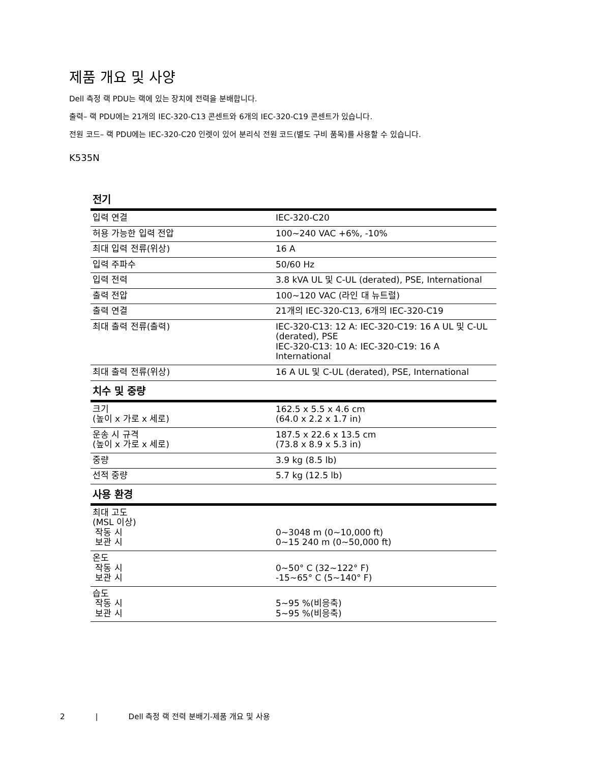제품 개요 및 사양
Dell 측정 랙 PDU는 랙에 있는 장치에 전력을 분배합니다.
출력– 랙 PDU에는 21개의 IEC-320-C13 콘센트와 6개의 IEC-320-C19 콘센트가 있습니다.
전원 코드– 랙 PDU에는 IEC-320-C20 인렛이 있어 분리식 전원 코드(별도 구비 품목)를 사용할 수 있습니다.
K535N
| 전기 | |
| --- | --- |
| 입력 연결 | IEC-320-C20 |
| 허용 가능한 입력 전압 | 100~240 VAC +6%, -10% |
| 최대 입력 전류(위상) | 16 A |
| 입력 주파수 | 50/60 Hz |
| 입력 전력 | 3.8 kVA UL 및 C-UL (derated), PSE, International |
| 출력 전압 | 100~120 VAC (라인 대 뉴트럴) |
| 출력 연결 | 21개의 IEC-320-C13, 6개의 IEC-320-C19 |
| 최대 출력 전류(출력) | IEC-320-C13: 12 A: IEC-320-C19: 16 A UL 및 C-UL (derated), PSE IEC-320-C13: 10 A: IEC-320-C19: 16 A International |
| 최대 출력 전류(위상) | 16 A UL 및 C-UL (derated), PSE, International |
| 치수 및 중량 | |
| 크기 (높이 x 가로 x 세로) | 162.5 x 5.5 x 4.6 cm (64.0 x 2.2 x 1.7 in) |
| 운송 시 규격 (높이 x 가로 x 세로) | 187.5 x 22.6 x 13.5 cm (73.8 x 8.9 x 5.3 in) |
| 중량 | 3.9 kg (8.5 lb) |
| 선적 중량 | 5.7 kg (12.5 lb) |
| 사용 환경 | |
| 최대 고도 (MSL 이상) 작동 시 보관 시 | 0~3048 m (0~10,000 ft) 0~15 240 m (0~50,000 ft) |
| 온도 작동 시 보관 시 | 0~50° C (32~122° F) -15~65° C (5~140° F) |
| 습도 작동 시 보관 시 | 5~95 %(비응축) 5~95 %(비응축) |
2 | Dell 측정 랙 전력 분배기-제품 개요 및 사용